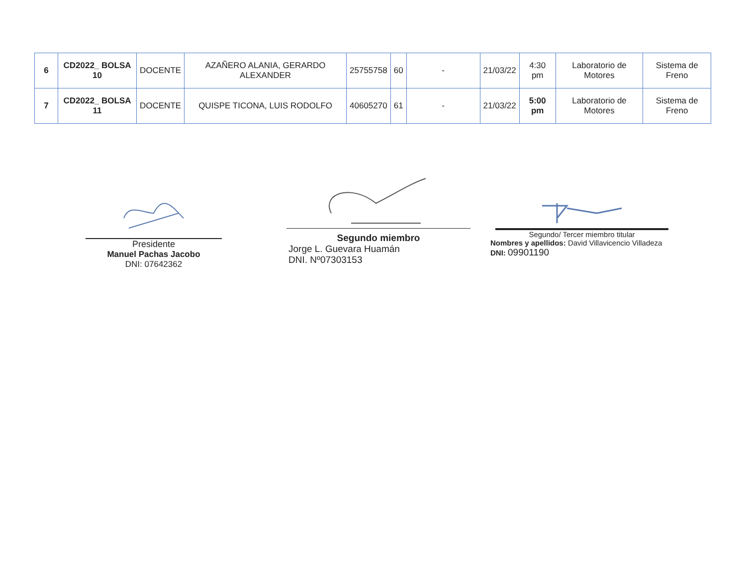| 6 | CD2022_ BOLSA 10 | DOCENTE | AZAÑERO ALANIA, GERARDO ALEXANDER | 25755758 | 60 | - | 21/03/22 | 4:30 pm | Laboratorio de Motores | Sistema de Freno |
| 7 | CD2022_ BOLSA 11 | DOCENTE | QUISPE TICONA, LUIS RODOLFO | 40605270 | 61 | - | 21/03/22 | 5:00 pm | Laboratorio de Motores | Sistema de Freno |
Presidente
Manuel Pachas Jacobo
DNI: 07642362
Segundo miembro
Jorge L. Guevara Huamán
DNI. Nº07303153
Segundo/ Tercer miembro titular
Nombres y apellidos: David Villavicencio Villadeza
DNI: 09901190